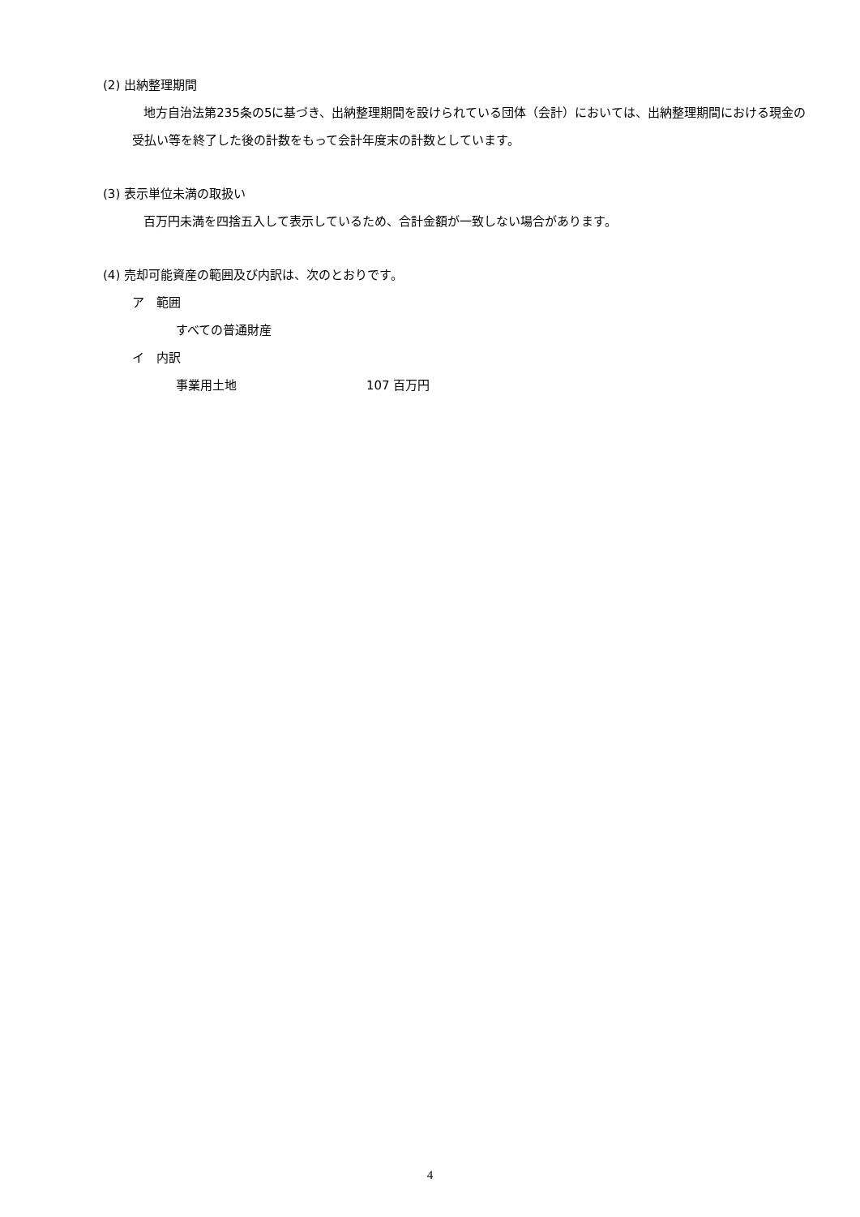(2) 出納整理期間
地方自治法第235条の5に基づき、出納整理期間を設けられている団体（会計）においては、出納整理期間における現金の受払い等を終了した後の計数をもって会計年度末の計数としています。
(3) 表示単位未満の取扱い
百万円未満を四捨五入して表示しているため、合計金額が一致しない場合があります。
(4) 売却可能資産の範囲及び内訳は、次のとおりです。
ア　範囲
すべての普通財産
イ　内訳
事業用土地 107 百万円
4